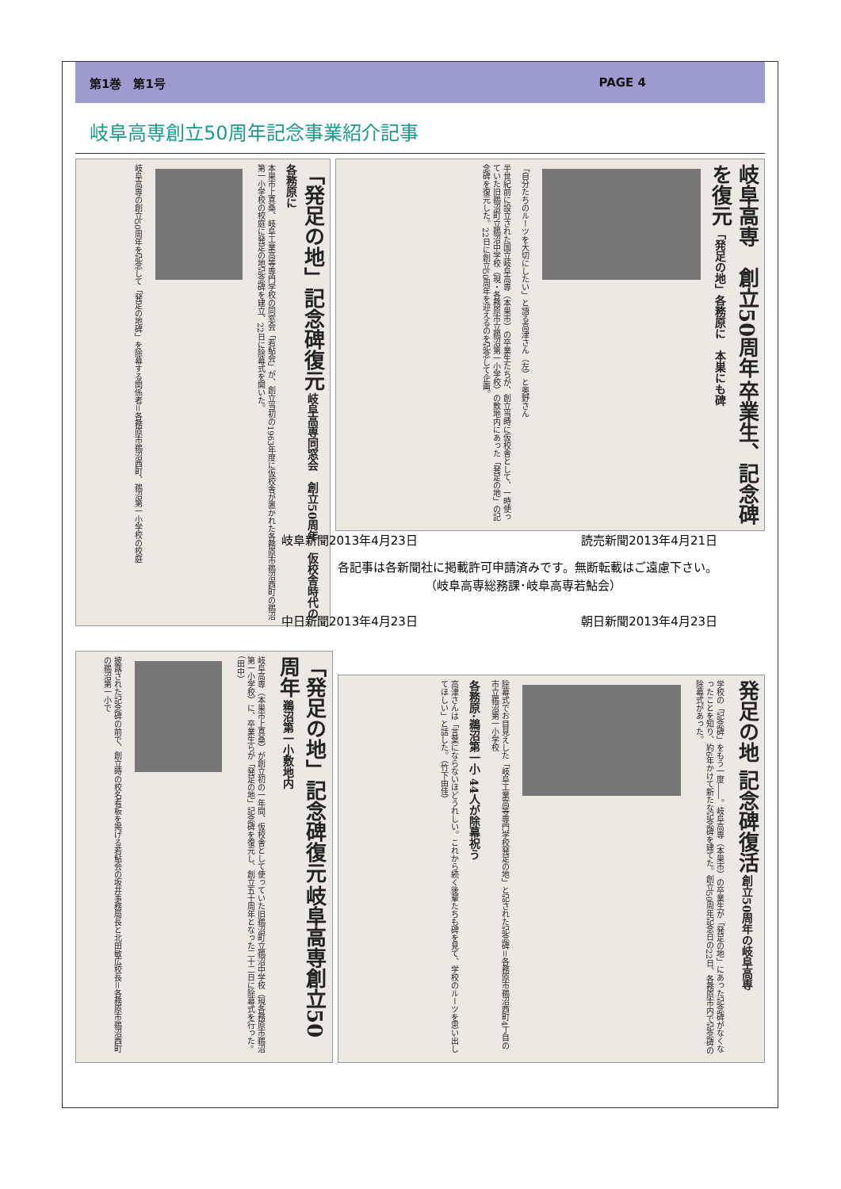第1巻　第1号 PAGE 4
岐阜高専創立50周年記念事業紹介記事
「発足の地」記念碑復元 岐阜高専同窓会　創立50周年　仮校舎時代の各務原に
本巣市上真桑、岐阜工業高等専門学校の同窓会「若鮎会」が、創立当初の1963年度に仮校舎が置かれた各務原市鵜沼西町の鵜沼第一小学校の校庭に発足の地記念碑を建立、22日に除幕式を開いた。
岐阜高専の創立50周年を記念して「発足の地碑」を除幕する関係者＝各務原市鵜沼西町、鵜沼第一小学校の校庭
岐阜高専　創立50周年 卒業生、記念碑を復元 「発足の地」各務原に　本巣にも碑
「自分たちのルーツを大切にしたい」と語る高津さん（左）と奥野さん
半世紀前に設立された国立岐阜高専（本巣市）の卒業生たちが、創立当時に仮校舎として、一時使っていた旧鵜沼町立鵜沼中学校（現・各務原市立鵜沼第一小学校）の敷地内にあった「発足の地」の記念碑を復元した。22日に創立50周年を迎えるのを記念して企画。
岐阜新聞2013年4月23日 読売新聞2013年4月21日
各記事は各新聞社に掲載許可申請済みです。無断転載はご遠慮下さい。
（岐阜高専総務課･岐阜高専若鮎会）
中日新聞2013年4月23日 朝日新聞2013年4月23日
「発足の地」記念碑復元 岐阜高専創立50周年 鵜沼第一小敷地内
岐阜高専（本巣市上真桑）が創立初の一年間、仮校舎として使っていた旧鵜沼町立鵜沼中学校（現各務原市鵜沼第一小学校）に、卒業生らが「発足の地」記念碑を復元し、創立五十周年となった二十二日に除幕式を行った。（田中）
披露された記念碑の前で、創立時の校名看板を掲げる若鮎会の坂井事務局長と北田敏広校長＝各務原市鵜沼西町の鵜沼第一小で
発足の地 記念碑復活 創立50周年の岐阜高専
学校の「記念碑」をもう一度――。岐阜高専（本巣市）の卒業生が「発足の地」にあった記念碑がなくなったことを知り、約6年かけて新たな記念碑を建てた。創立50周年記念日の22日、各務原市内で記念碑の除幕式があった。
除幕式でお目見えした「岐阜工業高等専門学校発足の地」と記された記念碑＝各務原市鵜沼西町4丁目の市立鵜沼第一小学校
各務原･鵜沼第一小 44人が除幕祝う
高津さんは「言葉にならないほどうれしい。これから続く後輩たちも碑を見て、学校のルーツを思い出してほしい」と話した。（竹下由佳）